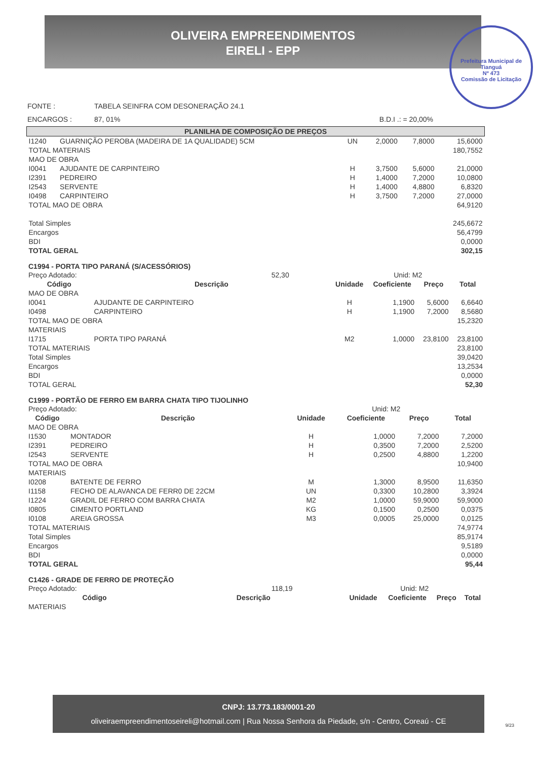OLIVEIRA EMPREENDIMENTOS
EIRELI - EPP
Prefeitura Municipal de Tianguá
Nº 473
Comissão de Licitação
| FONTE : | TABELA SEINFRA COM DESONERAÇÃO 24.1 | |
| ENCARGOS : | 87, 01% | B.D.I .: = 20,00% |
| PLANILHA DE COMPOSIÇÃO DE PREÇOS | | | | | |
| I1240 | GUARNIÇÃO PEROBA (MADEIRA DE 1A QUALIDADE) 5CM | UN | 2,0000 | 7,8000 | 15,6000 |
| TOTAL MATERIAIS | | | | | 180,7552 |
| MAO DE OBRA | | | | | |
| I0041 | AJUDANTE DE CARPINTEIRO | H | 3,7500 | 5,6000 | 21,0000 |
| I2391 | PEDREIRO | H | 1,4000 | 7,2000 | 10,0800 |
| I2543 | SERVENTE | H | 1,4000 | 4,8800 | 6,8320 |
| I0498 | CARPINTEIRO | H | 3,7500 | 7,2000 | 27,0000 |
| TOTAL MAO DE OBRA | | | | | 64,9120 |
| Total Simples | | | | | 245,6672 |
| Encargos | | | | | 56,4799 |
| BDI | | | | | 0,0000 |
| TOTAL GERAL | | | | | 302,15 |
C1994 - PORTA TIPO PARANÁ (S/ACESSÓRIOS)
| Preço Adotado: 52,30 | | Unid: M2 | | | |
| Código | Descrição | Unidade | Coeficiente | Preço | Total |
| MAO DE OBRA | | | | | |
| I0041 | AJUDANTE DE CARPINTEIRO | H | 1,1900 | 5,6000 | 6,6640 |
| I0498 | CARPINTEIRO | H | 1,1900 | 7,2000 | 8,5680 |
| TOTAL MAO DE OBRA | | | | | 15,2320 |
| MATERIAIS | | | | | |
| I1715 | PORTA TIPO PARANÁ | M2 | 1,0000 | 23,8100 | 23,8100 |
| TOTAL MATERIAIS | | | | | 23,8100 |
| Total Simples | | | | | 39,0420 |
| Encargos | | | | | 13,2534 |
| BDI | | | | | 0,0000 |
| TOTAL GERAL | | | | | 52,30 |
C1999 - PORTÃO DE FERRO EM BARRA CHATA TIPO TIJOLINHO
| Preço Adotado: | | Unid: M2 | | | |
| Código | Descrição | Unidade | Coeficiente | Preço | Total |
| MAO DE OBRA | | | | | |
| I1530 | MONTADOR | H | 1,0000 | 7,2000 | 7,2000 |
| I2391 | PEDREIRO | H | 0,3500 | 7,2000 | 2,5200 |
| I2543 | SERVENTE | H | 0,2500 | 4,8800 | 1,2200 |
| TOTAL MAO DE OBRA | | | | | 10,9400 |
| MATERIAIS | | | | | |
| I0208 | BATENTE DE FERRO | M | 1,3000 | 8,9500 | 11,6350 |
| I1158 | FECHO DE ALAVANCA DE FERR0 DE 22CM | UN | 0,3300 | 10,2800 | 3,3924 |
| I1224 | GRADIL DE FERRO COM BARRA CHATA | M2 | 1,0000 | 59,9000 | 59,9000 |
| I0805 | CIMENTO PORTLAND | KG | 0,1500 | 0,2500 | 0,0375 |
| I0108 | AREIA GROSSA | M3 | 0,0005 | 25,0000 | 0,0125 |
| TOTAL MATERIAIS | | | | | 74,9774 |
| Total Simples | | | | | 85,9174 |
| Encargos | | | | | 9,5189 |
| BDI | | | | | 0,0000 |
| TOTAL GERAL | | | | | 95,44 |
C1426 - GRADE DE FERRO DE PROTEÇÃO
| Preço Adotado: 118,19 | | Unid: M2 | | | |
| Código | Descrição | Unidade | Coeficiente | Preço | Total |
| MATERIAIS | | | | | |
CNPJ: 13.773.183/0001-20
oliveiraempreendimentoseireli@hotmail.com | Rua Nossa Senhora da Piedade, s/n - Centro, Coreaú - CE
9/23